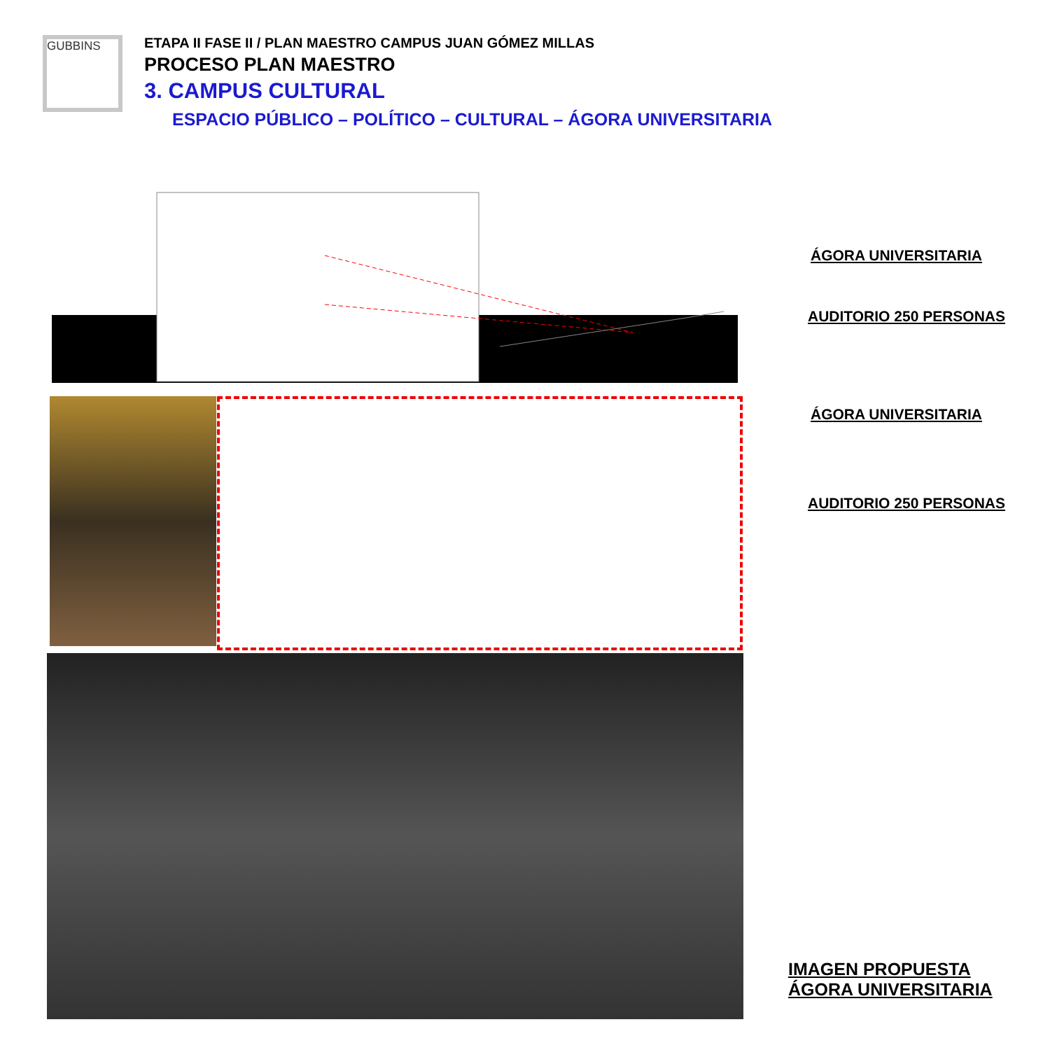GUBBINS
ETAPA II FASE II / PLAN MAESTRO CAMPUS JUAN GÓMEZ MILLAS
PROCESO PLAN MAESTRO
3. CAMPUS CULTURAL
ESPACIO PÚBLICO – POLÍTICO – CULTURAL – ÁGORA UNIVERSITARIA
ÁGORA UNIVERSITARIA
AUDITORIO 250 PERSONAS
ÁGORA UNIVERSITARIA
AUDITORIO 250 PERSONAS
IMAGEN PROPUESTA
ÁGORA UNIVERSITARIA